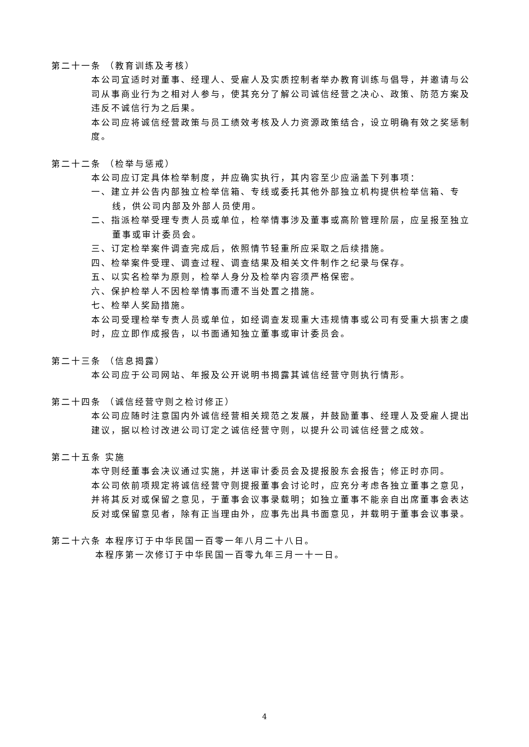第二十一条 （教育训练及考核）
本公司宜适时对董事、经理人、受雇人及实质控制者举办教育训练与倡导，并邀请与公司从事商业行为之相对人参与，使其充分了解公司诚信经营之决心、政策、防范方案及违反不诚信行为之后果。
本公司应将诚信经营政策与员工绩效考核及人力资源政策结合，设立明确有效之奖惩制度。
第二十二条 （检举与惩戒）
本公司应订定具体检举制度，并应确实执行，其内容至少应涵盖下列事项：
一、建立并公告内部独立检举信箱、专线或委托其他外部独立机构提供检举信箱、专线，供公司内部及外部人员使用。
二、指派检举受理专责人员或单位，检举情事涉及董事或高阶管理阶层，应呈报至独立董事或审计委员会。
三、订定检举案件调查完成后，依照情节轻重所应采取之后续措施。
四、检举案件受理、调查过程、调查结果及相关文件制作之纪录与保存。
五、以实名检举为原则，检举人身分及检举内容须严格保密。
六、保护检举人不因检举情事而遭不当处置之措施。
七、检举人奖励措施。
本公司受理检举专责人员或单位，如经调查发现重大违规情事或公司有受重大损害之虞时，应立即作成报告，以书面通知独立董事或审计委员会。
第二十三条 （信息揭露）
本公司应于公司网站、年报及公开说明书揭露其诚信经营守则执行情形。
第二十四条 （诚信经营守则之检讨修正）
本公司应随时注意国内外诚信经营相关规范之发展，并鼓励董事、经理人及受雇人提出建议，据以检讨改进公司订定之诚信经营守则，以提升公司诚信经营之成效。
第二十五条 实施
本守则经董事会决议通过实施，并送审计委员会及提报股东会报告；修正时亦同。
本公司依前项规定将诚信经营守则提报董事会讨论时，应充分考虑各独立董事之意见，并将其反对或保留之意见，于董事会议事录载明；如独立董事不能亲自出席董事会表达反对或保留意见者，除有正当理由外，应事先出具书面意见，并载明于董事会议事录。
第二十六条 本程序订于中华民国一百零一年八月二十八日。
本程序第一次修订于中华民国一百零九年三月一十一日。
4